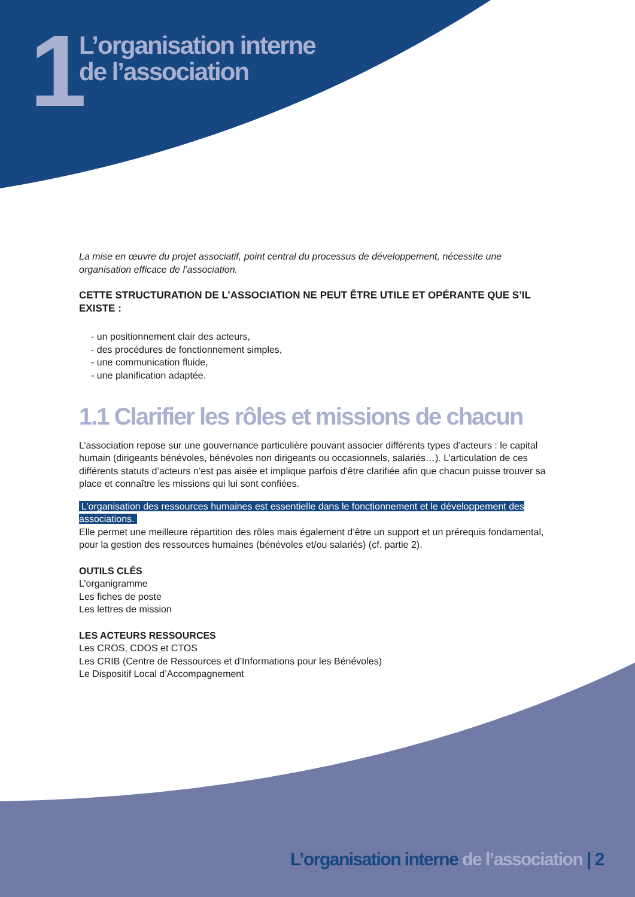1
L’organisation interne
de l’association
La mise en œuvre du projet associatif, point central du processus de développement, nécessite une organisation efficace de l’association.
CETTE STRUCTURATION DE L’ASSOCIATION NE PEUT ÊTRE UTILE ET OPÉRANTE QUE S’IL EXISTE :
- un positionnement clair des acteurs,
- des procédures de fonctionnement simples,
- une communication fluide,
- une planification adaptée.
1.1 Clarifier les rôles et missions de chacun
L’association repose sur une gouvernance particulière pouvant associer différents types d’acteurs : le capital humain (dirigeants bénévoles, bénévoles non dirigeants ou occasionnels, salariés…). L’articulation de ces différents statuts d’acteurs n’est pas aisée et implique parfois d’être clarifiée afin que chacun puisse trouver sa place et connaître les missions qui lui sont confiées.
L’organisation des ressources humaines est essentielle dans le fonctionnement et le développement des associations.
Elle permet une meilleure répartition des rôles mais également d’être un support et un prérequis fondamental, pour la gestion des ressources humaines (bénévoles et/ou salariés) (cf. partie 2).
OUTILS CLÉS
L’organigramme
Les fiches de poste
Les lettres de mission
LES ACTEURS RESSOURCES
Les CROS, CDOS et CTOS
Les CRIB (Centre de Ressources et d’Informations pour les Bénévoles)
Le Dispositif Local d’Accompagnement
L’organisation interne de l’association | 2